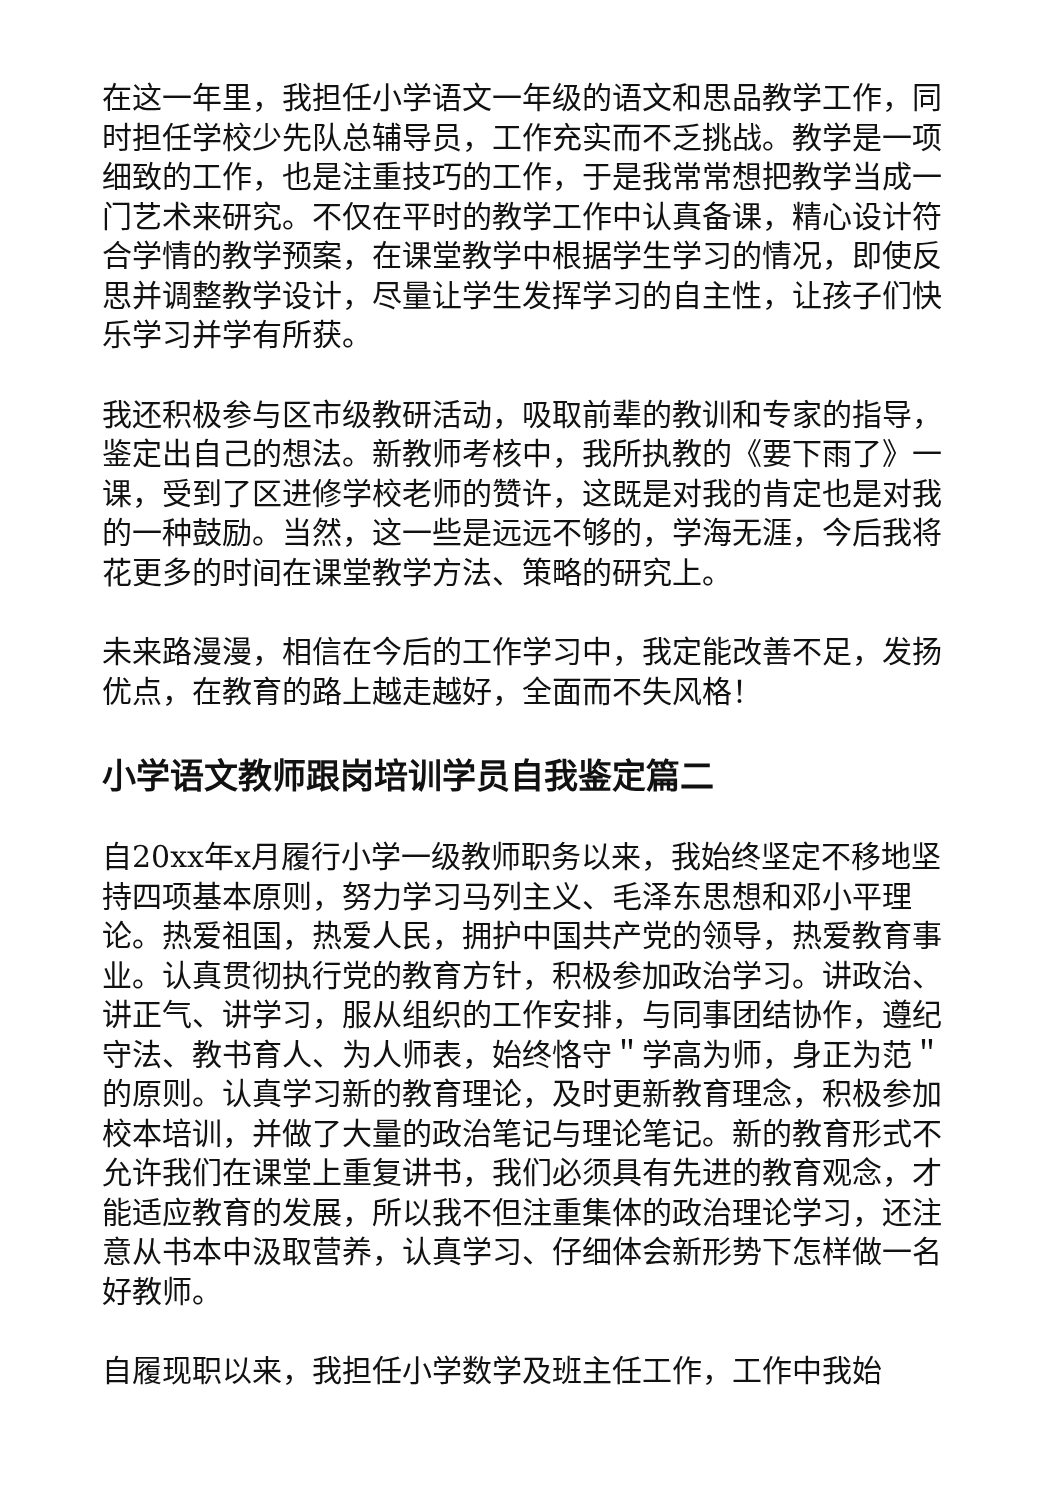在这一年里，我担任小学语文一年级的语文和思品教学工作，同时担任学校少先队总辅导员，工作充实而不乏挑战。教学是一项细致的工作，也是注重技巧的工作，于是我常常想把教学当成一门艺术来研究。不仅在平时的教学工作中认真备课，精心设计符合学情的教学预案，在课堂教学中根据学生学习的情况，即使反思并调整教学设计，尽量让学生发挥学习的自主性，让孩子们快乐学习并学有所获。
我还积极参与区市级教研活动，吸取前辈的教训和专家的指导，鉴定出自己的想法。新教师考核中，我所执教的《要下雨了》一课，受到了区进修学校老师的赞许，这既是对我的肯定也是对我的一种鼓励。当然，这一些是远远不够的，学海无涯，今后我将花更多的时间在课堂教学方法、策略的研究上。
未来路漫漫，相信在今后的工作学习中，我定能改善不足，发扬优点，在教育的路上越走越好，全面而不失风格！
小学语文教师跟岗培训学员自我鉴定篇二
自20xx年x月履行小学一级教师职务以来，我始终坚定不移地坚持四项基本原则，努力学习马列主义、毛泽东思想和邓小平理论。热爱祖国，热爱人民，拥护中国共产党的领导，热爱教育事业。认真贯彻执行党的教育方针，积极参加政治学习。讲政治、讲正气、讲学习，服从组织的工作安排，与同事团结协作，遵纪守法、教书育人、为人师表，始终恪守＂学高为师，身正为范＂的原则。认真学习新的教育理论，及时更新教育理念，积极参加校本培训，并做了大量的政治笔记与理论笔记。新的教育形式不允许我们在课堂上重复讲书，我们必须具有先进的教育观念，才能适应教育的发展，所以我不但注重集体的政治理论学习，还注意从书本中汲取营养，认真学习、仔细体会新形势下怎样做一名好教师。
自履现职以来，我担任小学数学及班主任工作，工作中我始